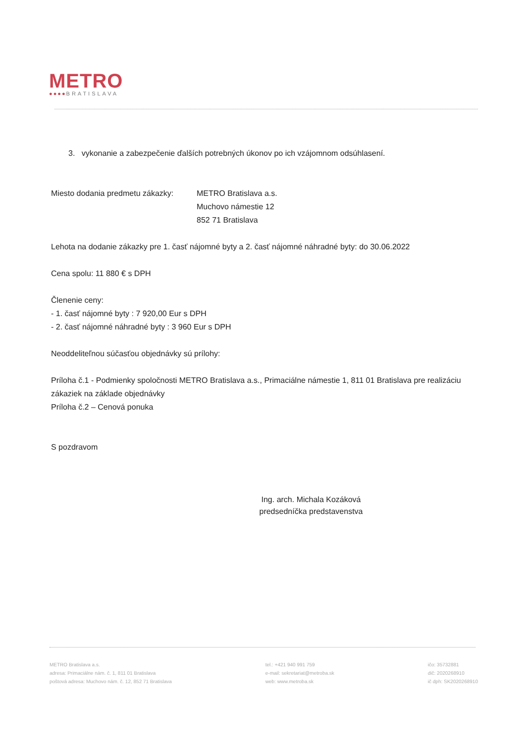METRO
●●●●BRATISLAVA
3. vykonanie a zabezpečenie ďalších potrebných úkonov po ich vzájomnom odsúhlasení.
Miesto dodania predmetu zákazky:
METRO Bratislava a.s.
Muchovo námestie 12
852 71 Bratislava
Lehota na dodanie zákazky pre 1. časť nájomné byty a 2. časť nájomné náhradné byty: do 30.06.2022
Cena spolu: 11 880 € s DPH
Členenie ceny:
- 1. časť nájomné byty : 7 920,00 Eur s DPH
- 2. časť nájomné náhradné byty : 3 960 Eur s DPH
Neoddeliteľnou súčasťou objednávky sú prílohy:
Príloha č.1 - Podmienky spoločnosti METRO Bratislava a.s., Primaciálne námestie 1, 811 01 Bratislava pre realizáciu zákaziek na základe objednávky
Príloha č.2 – Cenová ponuka
S pozdravom
Ing. arch. Michala Kozáková
predsedníčka predstavenstva
METRO Bratislava a.s.
adresa: Primaciálne nám. č. 1, 811 01 Bratislava
poštová adresa: Muchovo nám. č. 12, 852 71 Bratislava
tel.: +421 940 991 759
e-mail: sekretariat@metroba.sk
web: www.metroba.sk
ičo: 35732881
dič: 2020268910
ič dph: SK2020268910